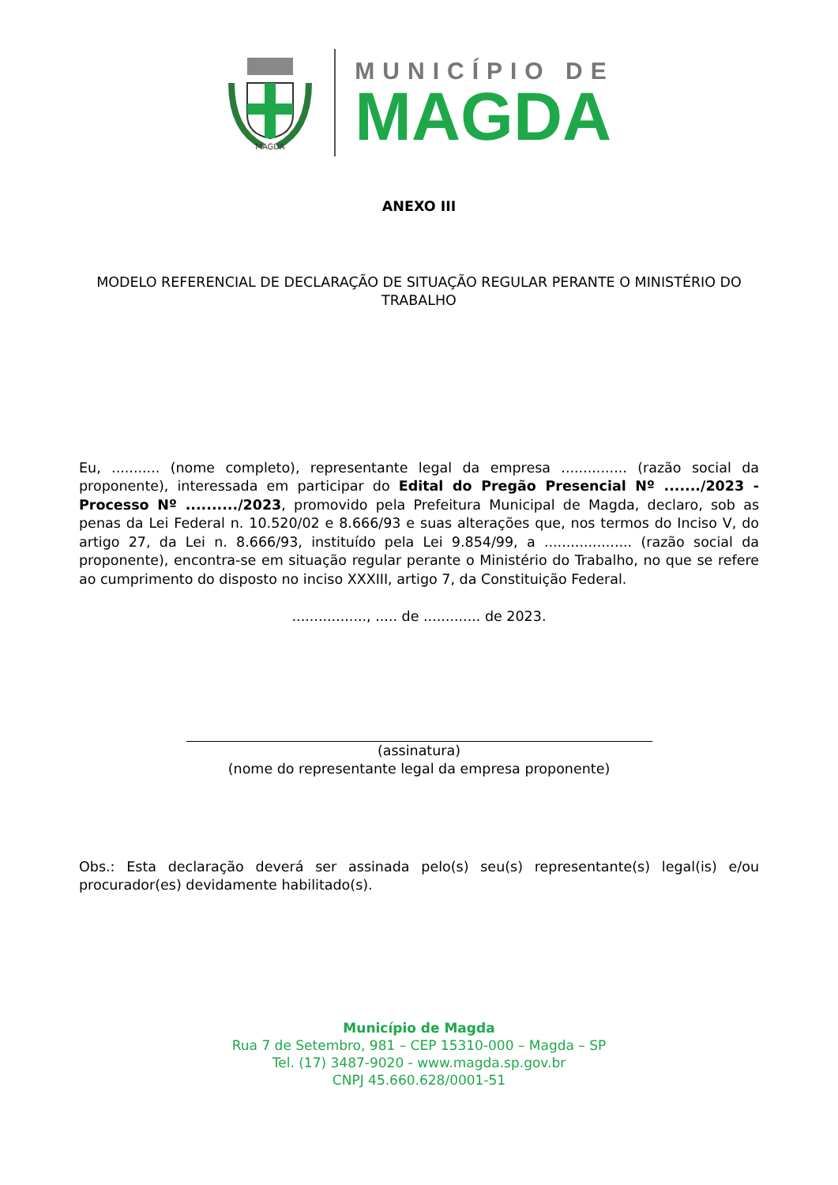MAGDA
MUNICÍPIO DE
MAGDA
ANEXO III
MODELO REFERENCIAL DE DECLARAÇÃO DE SITUAÇÃO REGULAR PERANTE O MINISTÉRIO DO TRABALHO
Eu, ........... (nome completo), representante legal da empresa ............... (razão social da proponente), interessada em participar do Edital do Pregão Presencial Nº ......./2023 - Processo Nº ........../2023, promovido pela Prefeitura Municipal de Magda, declaro, sob as penas da Lei Federal n. 10.520/02 e 8.666/93 e suas alterações que, nos termos do Inciso V, do artigo 27, da Lei n. 8.666/93, instituído pela Lei 9.854/99, a .................... (razão social da proponente), encontra-se em situação regular perante o Ministério do Trabalho, no que se refere ao cumprimento do disposto no inciso XXXIII, artigo 7, da Constituição Federal.
................., ..... de ............. de 2023.
(assinatura)
(nome do representante legal da empresa proponente)
Obs.: Esta declaração deverá ser assinada pelo(s) seu(s) representante(s) legal(is) e/ou procurador(es) devidamente habilitado(s).
Município de Magda
Rua 7 de Setembro, 981 – CEP 15310-000 – Magda – SP
Tel. (17) 3487-9020 - www.magda.sp.gov.br
CNPJ 45.660.628/0001-51